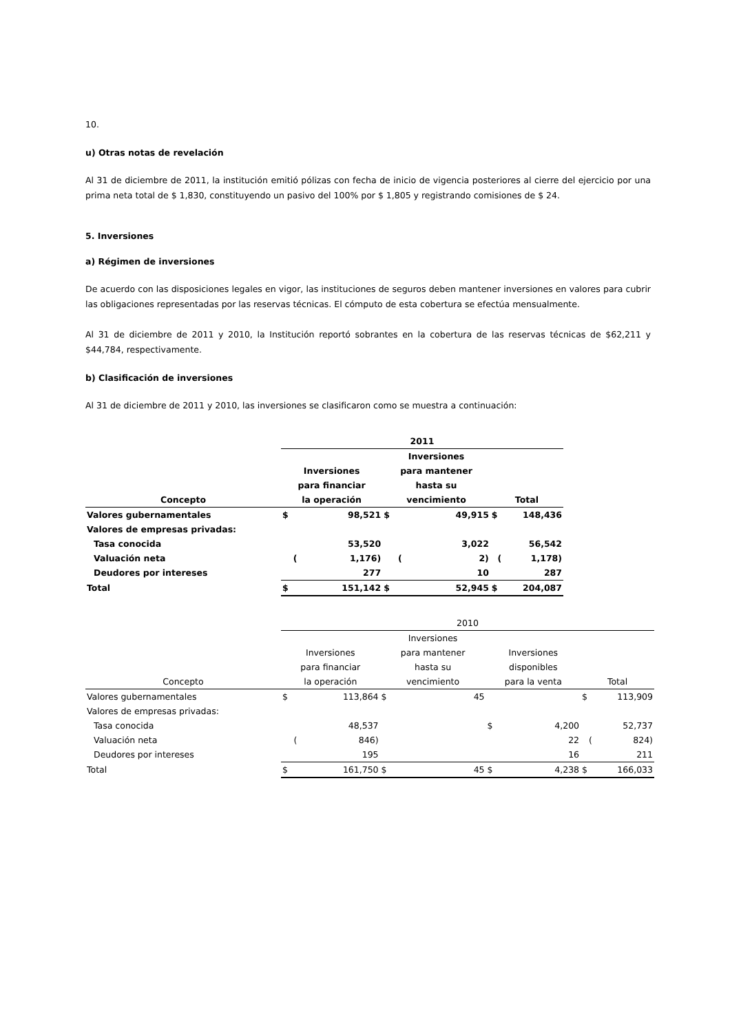10.
u) Otras notas de revelación
Al 31 de diciembre de 2011, la institución emitió pólizas con fecha de inicio de vigencia posteriores al cierre del ejercicio por una prima neta total de $ 1,830, constituyendo un pasivo del 100% por $ 1,805 y registrando comisiones de $ 24.
5. Inversiones
a) Régimen de inversiones
De acuerdo con las disposiciones legales en vigor, las instituciones de seguros deben mantener inversiones en valores para cubrir las obligaciones representadas por las reservas técnicas. El cómputo de esta cobertura se efectúa mensualmente.
Al 31 de diciembre de 2011 y 2010, la Institución reportó sobrantes en la cobertura de las reservas técnicas de $62,211 y $44,784, respectivamente.
b) Clasificación de inversiones
Al 31 de diciembre de 2011 y 2010, las inversiones se clasificaron como se muestra a continuación:
| | 2011 | | | | | |
| --- | --- | --- | --- | --- | --- | --- |
| Concepto | Inversiones para financiar la operación | | Inversiones para mantener hasta su vencimiento | | Total | |
| Valores gubernamentales | $ | 98,521 | $ | 49,915 | $ | 148,436 |
| Valores de empresas privadas: | | | | | | |
| Tasa conocida | | 53,520 | | 3,022 | | 56,542 |
| Valuación neta | ( | 1,176) | ( | 2) | ( | 1,178) |
| Deudores por intereses | | 277 | | 10 | | 287 |
| Total | $ | 151,142 | $ | 52,945 | $ | 204,087 |
| | 2010 | | | | | | | |
| --- | --- | --- | --- | --- | --- | --- | --- | --- |
| Concepto | Inversiones para financiar la operación | | Inversiones para mantener hasta su vencimiento | | Inversiones disponibles para la venta | | Total | |
| Valores gubernamentales | $ | 113,864 | $ | 45 | | | $ | 113,909 |
| Valores de empresas privadas: | | | | | | | | |
| Tasa conocida | | 48,537 | | | $ | 4,200 | | 52,737 |
| Valuación neta | ( | 846) | | | | 22 | ( | 824) |
| Deudores por intereses | | 195 | | | | 16 | | 211 |
| Total | $ | 161,750 | $ | 45 | $ | 4,238 | $ | 166,033 |